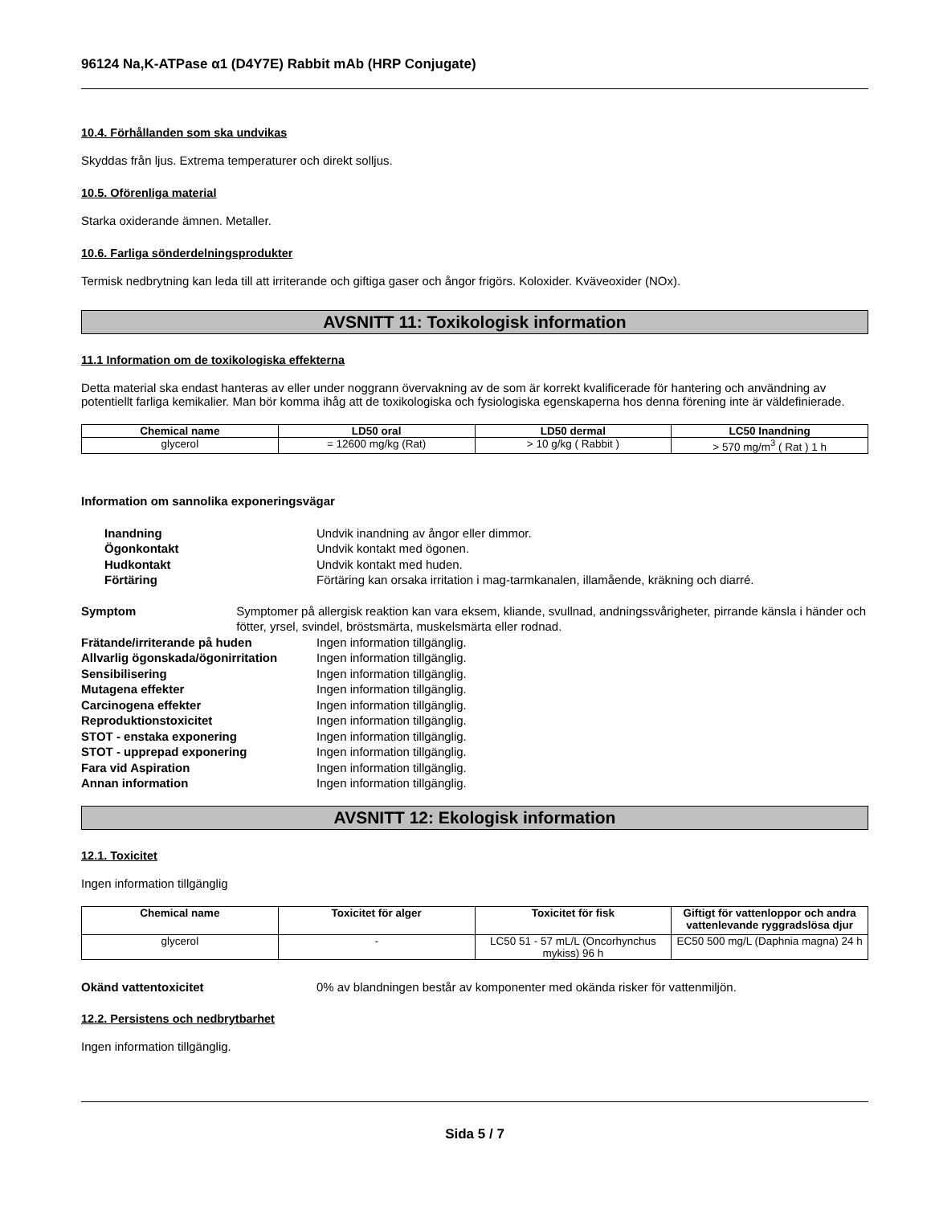96124 Na,K-ATPase α1 (D4Y7E) Rabbit mAb (HRP Conjugate)
10.4. Förhållanden som ska undvikas
Skyddas från ljus. Extrema temperaturer och direkt solljus.
10.5. Oförenliga material
Starka oxiderande ämnen. Metaller.
10.6. Farliga sönderdelningsprodukter
Termisk nedbrytning kan leda till att irriterande och giftiga gaser och ångor frigörs. Koloxider. Kväveoxider (NOx).
AVSNITT 11: Toxikologisk information
11.1 Information om de toxikologiska effekterna
Detta material ska endast hanteras av eller under noggrann övervakning av de som är korrekt kvalificerade för hantering och användning av potentiellt farliga kemikalier. Man bör komma ihåg att de toxikologiska och fysiologiska egenskaperna hos denna förening inte är väldefinierade.
| Chemical name | LD50 oral | LD50 dermal | LC50 Inandning |
| --- | --- | --- | --- |
| glycerol | = 12600 mg/kg (Rat) | > 10 g/kg ( Rabbit ) | > 570 mg/m<sup>3</sup> ( Rat ) 1 h |
Information om sannolika exponeringsvägar
Inandning Undvik inandning av ångor eller dimmor.
Ögonkontakt Undvik kontakt med ögonen.
Hudkontakt Undvik kontakt med huden.
Förtäring Förtäring kan orsaka irritation i mag-tarmkanalen, illamående, kräkning och diarré.
Symptom Symptomer på allergisk reaktion kan vara eksem, kliande, svullnad, andningssvårigheter, pirrande känsla i händer och fötter, yrsel, svindel, bröstsmärta, muskelsmärta eller rodnad.
Frätande/irriterande på huden Ingen information tillgänglig.
Allvarlig ögonskada/ögonirritation
Ingen information tillgänglig.
Sensibilisering Ingen information tillgänglig.
Mutagena effekter Ingen information tillgänglig.
Carcinogena effekter Ingen information tillgänglig.
Reproduktionstoxicitet Ingen information tillgänglig.
STOT - enstaka exponering Ingen information tillgänglig.
STOT - upprepad exponering Ingen information tillgänglig.
Fara vid Aspiration Ingen information tillgänglig.
Annan information Ingen information tillgänglig.
AVSNITT 12: Ekologisk information
12.1. Toxicitet
Ingen information tillgänglig
| Chemical name | Toxicitet för alger | Toxicitet för fisk | Giftigt för vattenloppor och andra vattenlevande ryggradslösa djur |
| --- | --- | --- | --- |
| glycerol | - | LC50 51 - 57 mL/L (Oncorhynchus mykiss) 96 h | EC50 500 mg/L (Daphnia magna) 24 h |
Okänd vattentoxicitet 0% av blandningen består av komponenter med okända risker för vattenmiljön.
12.2. Persistens och nedbrytbarhet
Ingen information tillgänglig.
Sida 5 / 7